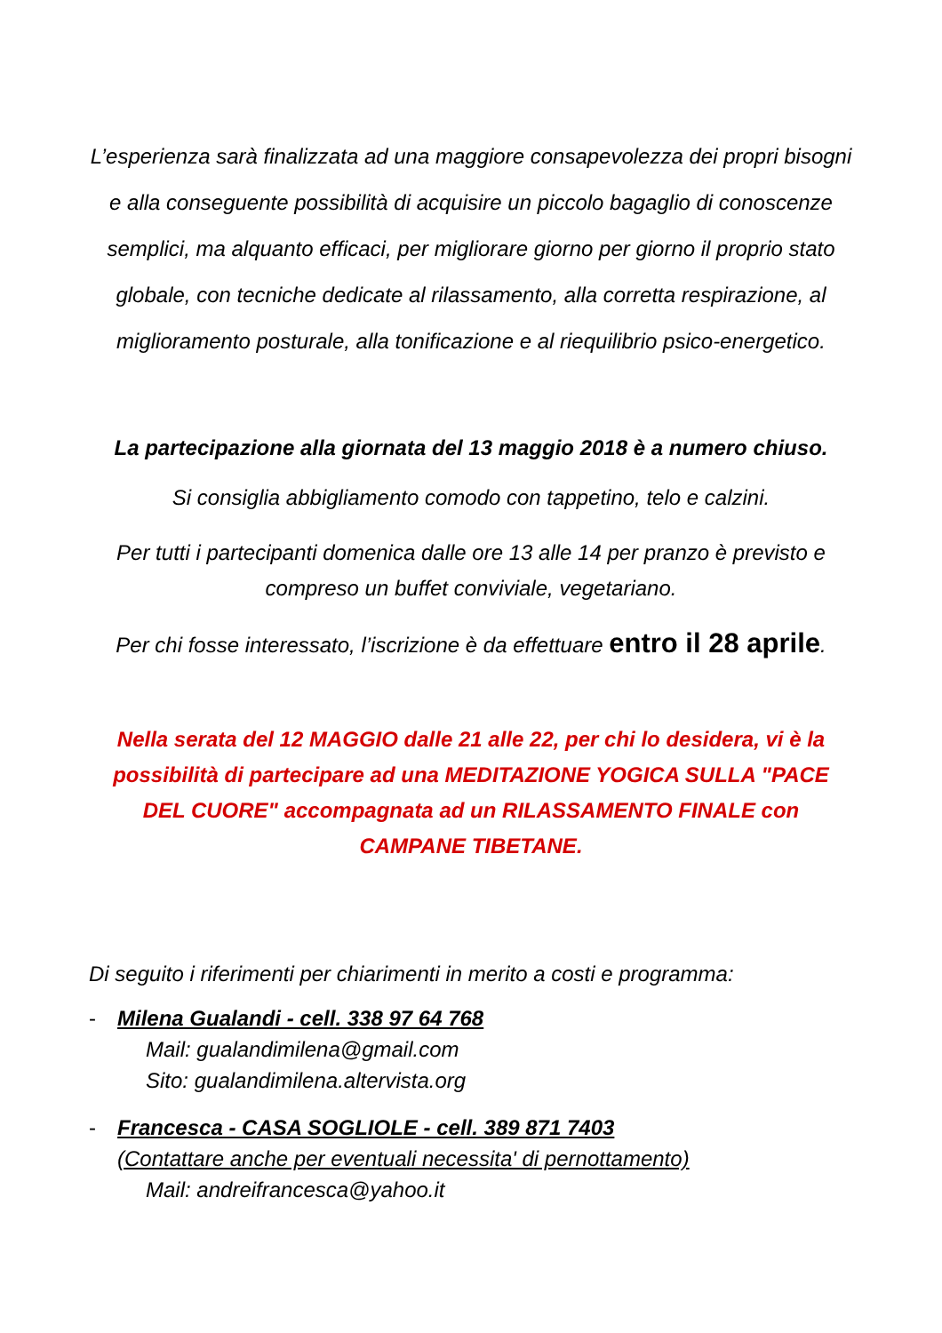L’esperienza sarà finalizzata ad una maggiore consapevolezza dei propri bisogni e alla conseguente possibilità di acquisire un piccolo bagaglio di conoscenze semplici, ma alquanto efficaci, per migliorare giorno per giorno il proprio stato globale, con tecniche dedicate al rilassamento, alla corretta respirazione, al miglioramento posturale, alla tonificazione e al riequilibrio psico-energetico.
La partecipazione alla giornata del 13 maggio 2018 è a numero chiuso.
Si consiglia abbigliamento comodo con tappetino, telo e calzini.
Per tutti i partecipanti domenica dalle ore 13 alle 14 per pranzo è previsto e compreso un buffet conviviale, vegetariano.
Per chi fosse interessato, l’iscrizione è da effettuare entro il 28 aprile.
Nella serata del 12 MAGGIO dalle 21 alle 22, per chi lo desidera, vi è la possibilità di partecipare ad una MEDITAZIONE YOGICA SULLA "PACE DEL CUORE" accompagnata ad un RILASSAMENTO FINALE con CAMPANE TIBETANE.
Di seguito i riferimenti per chiarimenti in merito a costi e programma:
- Milena Gualandi - cell. 338 97 64 768
Mail: gualandimilena@gmail.com
Sito: gualandimilena.altervista.org
- Francesca - CASA SOGLIOLE - cell. 389 871 7403
(Contattare anche per eventuali necessita' di pernottamento)
Mail: andreifrancesca@yahoo.it